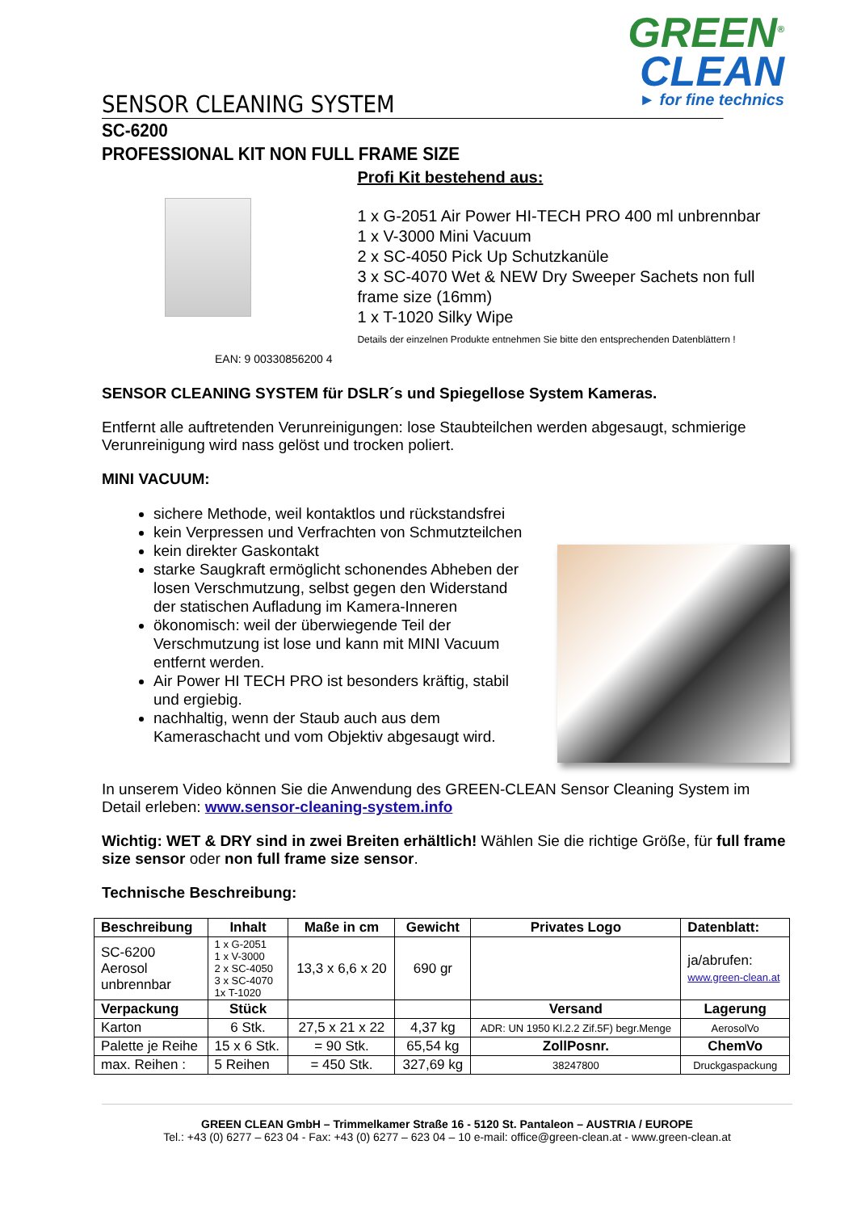GREEN<sup>®</sup>
CLEAN
► for fine technics
SENSOR CLEANING SYSTEM
SC-6200
PROFESSIONAL KIT NON FULL FRAME SIZE
EAN: 9 00330856200 4
Profi Kit bestehend aus:
1 x G-2051 Air Power HI-TECH PRO 400 ml unbrennbar
1 x V-3000 Mini Vacuum
2 x SC-4050 Pick Up Schutzkanüle
3 x SC-4070 Wet & NEW Dry Sweeper Sachets non full frame size (16mm)
1 x T-1020 Silky Wipe
Details der einzelnen Produkte entnehmen Sie bitte den entsprechenden Datenblättern !
SENSOR CLEANING SYSTEM für DSLR´s und Spiegellose System Kameras.
Entfernt alle auftretenden Verunreinigungen: lose Staubteilchen werden abgesaugt, schmierige Verunreinigung wird nass gelöst und trocken poliert.
MINI VACUUM:
sichere Methode, weil kontaktlos und rückstandsfrei
kein Verpressen und Verfrachten von Schmutzteilchen
kein direkter Gaskontakt
starke Saugkraft ermöglicht schonendes Abheben der losen Verschmutzung, selbst gegen den Widerstand der statischen Aufladung im Kamera-Inneren
ökonomisch: weil der überwiegende Teil der Verschmutzung ist lose und kann mit MINI Vacuum entfernt werden.
Air Power HI TECH PRO ist besonders kräftig, stabil und ergiebig.
nachhaltig, wenn der Staub auch aus dem Kameraschacht und vom Objektiv abgesaugt wird.
In unserem Video können Sie die Anwendung des GREEN-CLEAN Sensor Cleaning System im Detail erleben: www.sensor-cleaning-system.info
Wichtig: WET & DRY sind in zwei Breiten erhältlich! Wählen Sie die richtige Größe, für full frame size sensor oder non full frame size sensor.
Technische Beschreibung:
| Beschreibung | Inhalt | Maße in cm | Gewicht | Privates Logo | Datenblatt: |
| --- | --- | --- | --- | --- | --- |
| SC-6200 Aerosol unbrennbar | 1 x G-2051 1 x V-3000 2 x SC-4050 3 x SC-4070 1x T-1020 | 13,3 x 6,6 x 20 | 690 gr | | ja/abrufen: www.green-clean.at |
| Verpackung | Stück | | | Versand | Lagerung |
| Karton | 6 Stk. | 27,5 x 21 x 22 | 4,37 kg | ADR: UN 1950 Kl.2.2 Zif.5F) begr.Menge | AerosolVo |
| Palette je Reihe | 15 x 6 Stk. | = 90 Stk. | 65,54 kg | ZollPosnr. | ChemVo |
| max. Reihen : | 5 Reihen | = 450 Stk. | 327,69 kg | 38247800 | Druckgaspackung |
GREEN CLEAN GmbH – Trimmelkamer Straße 16 - 5120 St. Pantaleon – AUSTRIA / EUROPE
Tel.: +43 (0) 6277 – 623 04 - Fax: +43 (0) 6277 – 623 04 – 10 e-mail: office@green-clean.at - www.green-clean.at